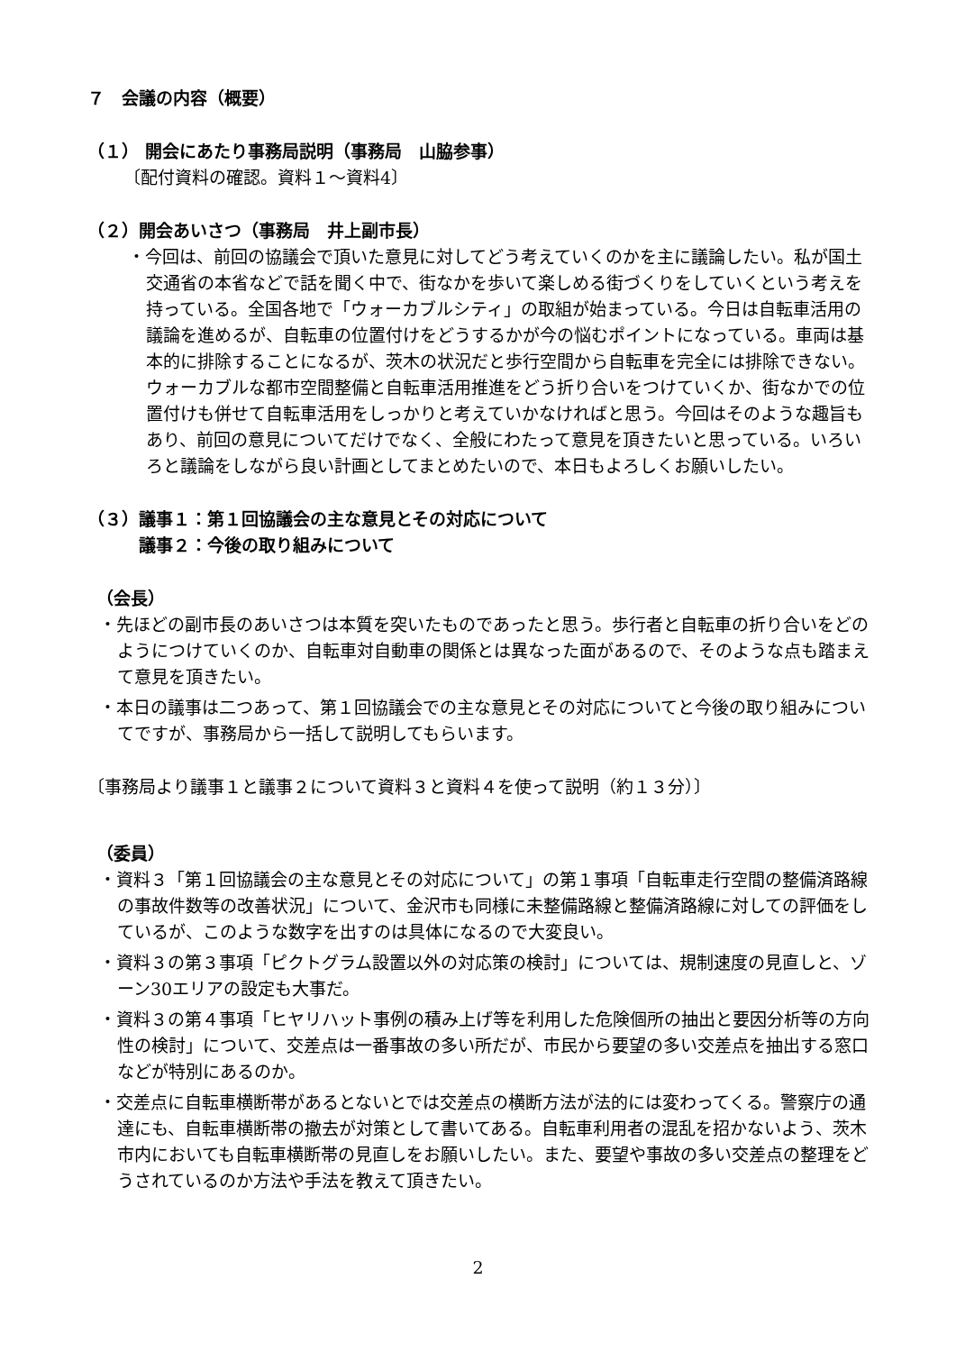７　会議の内容（概要）
（１） 開会にあたり事務局説明（事務局　山脇参事）
〔配付資料の確認。資料１～資料4〕
（２）開会あいさつ（事務局　井上副市長）
・今回は、前回の協議会で頂いた意見に対してどう考えていくのかを主に議論したい。私が国土交通省の本省などで話を聞く中で、街なかを歩いて楽しめる街づくりをしていくという考えを持っている。全国各地で「ウォーカブルシティ」の取組が始まっている。今日は自転車活用の議論を進めるが、自転車の位置付けをどうするかが今の悩むポイントになっている。車両は基本的に排除することになるが、茨木の状況だと歩行空間から自転車を完全には排除できない。ウォーカブルな都市空間整備と自転車活用推進をどう折り合いをつけていくか、街なかでの位置付けも併せて自転車活用をしっかりと考えていかなければと思う。今回はそのような趣旨もあり、前回の意見についてだけでなく、全般にわたって意見を頂きたいと思っている。いろいろと議論をしながら良い計画としてまとめたいので、本日もよろしくお願いしたい。
（３）議事１：第１回協議会の主な意見とその対応について
　　　議事２：今後の取り組みについて
（会長）
・先ほどの副市長のあいさつは本質を突いたものであったと思う。歩行者と自転車の折り合いをどのようにつけていくのか、自転車対自動車の関係とは異なった面があるので、そのような点も踏まえて意見を頂きたい。
・本日の議事は二つあって、第１回協議会での主な意見とその対応についてと今後の取り組みについてですが、事務局から一括して説明してもらいます。
〔事務局より議事１と議事２について資料３と資料４を使って説明（約１３分）〕
（委員）
・資料３「第１回協議会の主な意見とその対応について」の第１事項「自転車走行空間の整備済路線の事故件数等の改善状況」について、金沢市も同様に未整備路線と整備済路線に対しての評価をしているが、このような数字を出すのは具体になるので大変良い。
・資料３の第３事項「ピクトグラム設置以外の対応策の検討」については、規制速度の見直しと、ゾーン30エリアの設定も大事だ。
・資料３の第４事項「ヒヤリハット事例の積み上げ等を利用した危険個所の抽出と要因分析等の方向性の検討」について、交差点は一番事故の多い所だが、市民から要望の多い交差点を抽出する窓口などが特別にあるのか。
・交差点に自転車横断帯があるとないとでは交差点の横断方法が法的には変わってくる。警察庁の通達にも、自転車横断帯の撤去が対策として書いてある。自転車利用者の混乱を招かないよう、茨木市内においても自転車横断帯の見直しをお願いしたい。また、要望や事故の多い交差点の整理をどうされているのか方法や手法を教えて頂きたい。
2